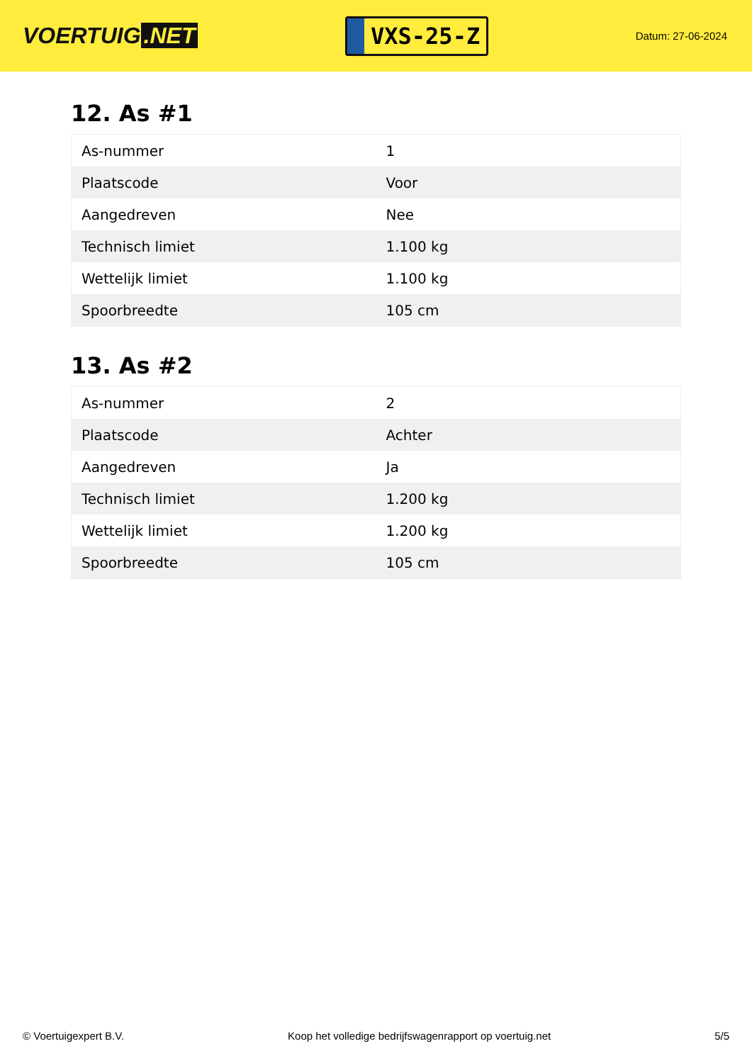VOERTUIG.NET
VXS-25-Z
Datum: 27-06-2024
12. As #1
| As-nummer | 1 |
| Plaatscode | Voor |
| Aangedreven | Nee |
| Technisch limiet | 1.100 kg |
| Wettelijk limiet | 1.100 kg |
| Spoorbreedte | 105 cm |
13. As #2
| As-nummer | 2 |
| Plaatscode | Achter |
| Aangedreven | Ja |
| Technisch limiet | 1.200 kg |
| Wettelijk limiet | 1.200 kg |
| Spoorbreedte | 105 cm |
© Voertuigexpert B.V. Koop het volledige bedrijfswagenrapport op voertuig.net 5/5